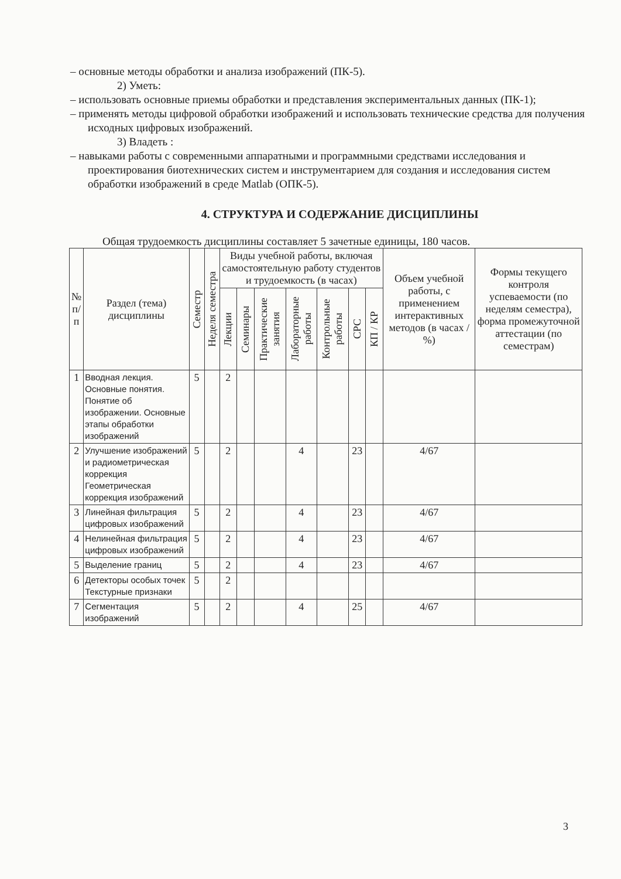– основные методы обработки и анализа изображений (ПК-5).
2) Уметь:
– использовать основные приемы обработки и представления экспериментальных данных (ПК-1);
– применять методы цифровой обработки изображений и использовать технические средства для получения исходных цифровых изображений.
3) Владеть :
– навыками работы с современными аппаратными и программными средствами исследования и проектирования биотехнических систем и инструментарием для создания и исследования систем обработки изображений в среде Matlab (ОПК-5).
4. СТРУКТУРА И СОДЕРЖАНИЕ ДИСЦИПЛИНЫ
Общая трудоемкость дисциплины составляет 5 зачетные единицы, 180 часов.
| № п/п | Раздел (тема) дисциплины | Семестр | Неделя семестра | Виды учебной работы, включая самостоятельную работу студентов и трудоемкость (в часах) | | | | | | | Объем учебной работы, с применением интерактивных методов (в часах / %) | Формы текущего контроля успеваемости (по неделям семестра), форма промежуточной аттестации (по семестрам) |
| --- | --- | --- | --- | --- | --- | --- | --- | --- | --- | --- | --- | --- |
| | | | | Лекции | Семинары | Практические занятия | Лабораторные работы | Контрольные работы | СРС | КП / КР | | |
| 1 | Вводная лекция. Основные понятия. Понятие об изображении. Основные этапы обработки изображений | 5 | | 2 | | | | | | | | |
| 2 | Улучшение изображений и радиометрическая коррекция Геометрическая коррекция изображений | 5 | | 2 | | | 4 | | 23 | | 4/67 | |
| 3 | Линейная фильтрация цифровых изображений | 5 | | 2 | | | 4 | | 23 | | 4/67 | |
| 4 | Нелинейная фильтрация цифровых изображений | 5 | | 2 | | | 4 | | 23 | | 4/67 | |
| 5 | Выделение границ | 5 | | 2 | | | 4 | | 23 | | 4/67 | |
| 6 | Детекторы особых точек Текстурные признаки | 5 | | 2 | | | | | | | | |
| 7 | Сегментация изображений | 5 | | 2 | | | 4 | | 25 | | 4/67 | |
3